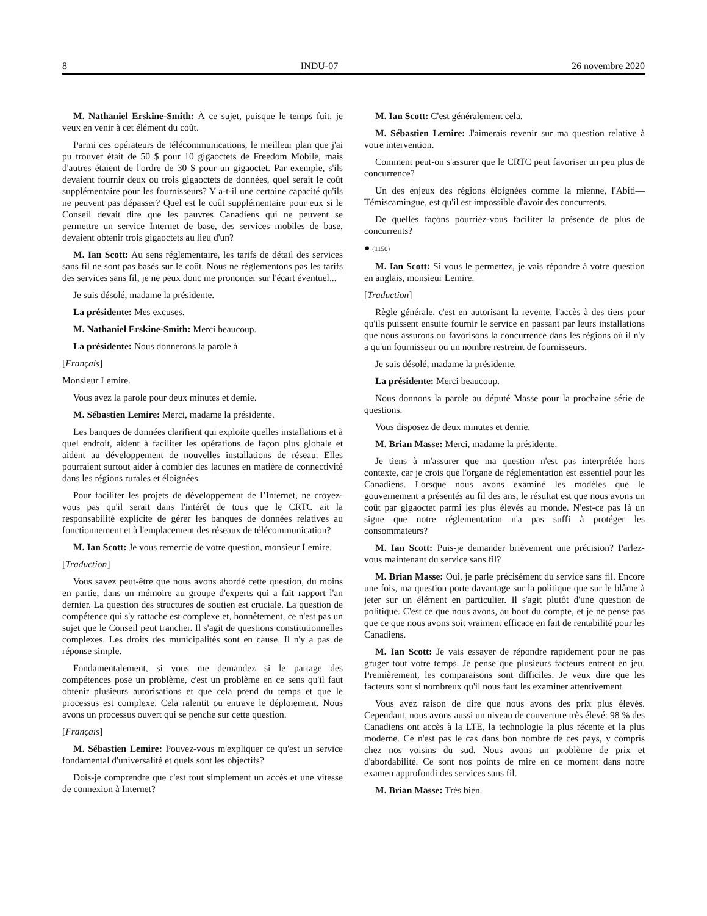8 INDU-07 26 novembre 2020
M. Nathaniel Erskine-Smith: À ce sujet, puisque le temps fuit, je veux en venir à cet élément du coût.
Parmi ces opérateurs de télécommunications, le meilleur plan que j'ai pu trouver était de 50 $ pour 10 gigaoctets de Freedom Mobile, mais d'autres étaient de l'ordre de 30 $ pour un gigaoctet. Par exemple, s'ils devaient fournir deux ou trois gigaoctets de données, quel serait le coût supplémentaire pour les fournisseurs? Y a-t-il une certaine capacité qu'ils ne peuvent pas dépasser? Quel est le coût supplémentaire pour eux si le Conseil devait dire que les pauvres Canadiens qui ne peuvent se permettre un service Internet de base, des services mobiles de base, devaient obtenir trois gigaoctets au lieu d'un?
M. Ian Scott: Au sens réglementaire, les tarifs de détail des services sans fil ne sont pas basés sur le coût. Nous ne réglementons pas les tarifs des services sans fil, je ne peux donc me prononcer sur l'écart éventuel...
Je suis désolé, madame la présidente.
La présidente: Mes excuses.
M. Nathaniel Erskine-Smith: Merci beaucoup.
La présidente: Nous donnerons la parole à
[Français]
Monsieur Lemire.
Vous avez la parole pour deux minutes et demie.
M. Sébastien Lemire: Merci, madame la présidente.
Les banques de données clarifient qui exploite quelles installations et à quel endroit, aident à faciliter les opérations de façon plus globale et aident au développement de nouvelles installations de réseau. Elles pourraient surtout aider à combler des lacunes en matière de connectivité dans les régions rurales et éloignées.
Pour faciliter les projets de développement de l’Internet, ne croyez-vous pas qu'il serait dans l'intérêt de tous que le CRTC ait la responsabilité explicite de gérer les banques de données relatives au fonctionnement et à l'emplacement des réseaux de télécommunication?
M. Ian Scott: Je vous remercie de votre question, monsieur Lemire.
[Traduction]
Vous savez peut-être que nous avons abordé cette question, du moins en partie, dans un mémoire au groupe d'experts qui a fait rapport l'an dernier. La question des structures de soutien est cruciale. La question de compétence qui s'y rattache est complexe et, honnêtement, ce n'est pas un sujet que le Conseil peut trancher. Il s'agit de questions constitutionnelles complexes. Les droits des municipalités sont en cause. Il n'y a pas de réponse simple.
Fondamentalement, si vous me demandez si le partage des compétences pose un problème, c'est un problème en ce sens qu'il faut obtenir plusieurs autorisations et que cela prend du temps et que le processus est complexe. Cela ralentit ou entrave le déploiement. Nous avons un processus ouvert qui se penche sur cette question.
[Français]
M. Sébastien Lemire: Pouvez-vous m'expliquer ce qu'est un service fondamental d'universalité et quels sont les objectifs?
Dois-je comprendre que c'est tout simplement un accès et une vitesse de connexion à Internet?
M. Ian Scott: C'est généralement cela.
M. Sébastien Lemire: J'aimerais revenir sur ma question relative à votre intervention.
Comment peut-on s'assurer que le CRTC peut favoriser un peu plus de concurrence?
Un des enjeux des régions éloignées comme la mienne, l'Abiti—Témiscamingue, est qu'il est impossible d'avoir des concurrents.
De quelles façons pourriez-vous faciliter la présence de plus de concurrents?
● (1150)
M. Ian Scott: Si vous le permettez, je vais répondre à votre question en anglais, monsieur Lemire.
[Traduction]
Règle générale, c'est en autorisant la revente, l'accès à des tiers pour qu'ils puissent ensuite fournir le service en passant par leurs installations que nous assurons ou favorisons la concurrence dans les régions où il n'y a qu'un fournisseur ou un nombre restreint de fournisseurs.
Je suis désolé, madame la présidente.
La présidente: Merci beaucoup.
Nous donnons la parole au député Masse pour la prochaine série de questions.
Vous disposez de deux minutes et demie.
M. Brian Masse: Merci, madame la présidente.
Je tiens à m'assurer que ma question n'est pas interprétée hors contexte, car je crois que l'organe de réglementation est essentiel pour les Canadiens. Lorsque nous avons examiné les modèles que le gouvernement a présentés au fil des ans, le résultat est que nous avons un coût par gigaoctet parmi les plus élevés au monde. N'est-ce pas là un signe que notre réglementation n'a pas suffi à protéger les consommateurs?
M. Ian Scott: Puis-je demander brièvement une précision? Parlez-vous maintenant du service sans fil?
M. Brian Masse: Oui, je parle précisément du service sans fil. Encore une fois, ma question porte davantage sur la politique que sur le blâme à jeter sur un élément en particulier. Il s'agit plutôt d'une question de politique. C'est ce que nous avons, au bout du compte, et je ne pense pas que ce que nous avons soit vraiment efficace en fait de rentabilité pour les Canadiens.
M. Ian Scott: Je vais essayer de répondre rapidement pour ne pas gruger tout votre temps. Je pense que plusieurs facteurs entrent en jeu. Premièrement, les comparaisons sont difficiles. Je veux dire que les facteurs sont si nombreux qu'il nous faut les examiner attentivement.
Vous avez raison de dire que nous avons des prix plus élevés. Cependant, nous avons aussi un niveau de couverture très élevé: 98 % des Canadiens ont accès à la LTE, la technologie la plus récente et la plus moderne. Ce n'est pas le cas dans bon nombre de ces pays, y compris chez nos voisins du sud. Nous avons un problème de prix et d'abordabilité. Ce sont nos points de mire en ce moment dans notre examen approfondi des services sans fil.
M. Brian Masse: Très bien.